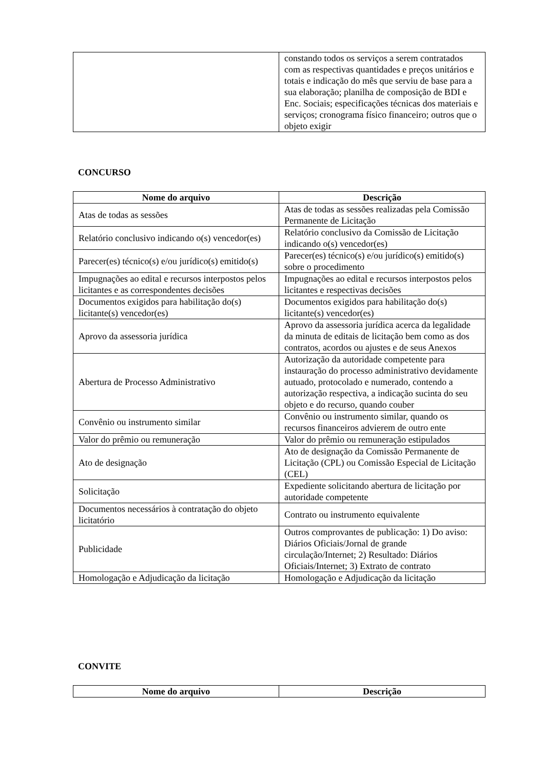| | constando todos os serviços a serem contratados com as respectivas quantidades e preços unitários e totais e indicação do mês que serviu de base para a sua elaboração; planilha de composição de BDI e Enc. Sociais; especificações técnicas dos materiais e serviços; cronograma físico financeiro; outros que o objeto exigir |
CONCURSO
| Nome do arquivo | Descrição |
| --- | --- |
| Atas de todas as sessões | Atas de todas as sessões realizadas pela Comissão Permanente de Licitação |
| Relatório conclusivo indicando o(s) vencedor(es) | Relatório conclusivo da Comissão de Licitação indicando o(s) vencedor(es) |
| Parecer(es) técnico(s) e/ou jurídico(s) emitido(s) | Parecer(es) técnico(s) e/ou jurídico(s) emitido(s) sobre o procedimento |
| Impugnações ao edital e recursos interpostos pelos licitantes e as correspondentes decisões | Impugnações ao edital e recursos interpostos pelos licitantes e respectivas decisões |
| Documentos exigidos para habilitação do(s) licitante(s) vencedor(es) | Documentos exigidos para habilitação do(s) licitante(s) vencedor(es) |
| Aprovo da assessoria jurídica | Aprovo da assessoria jurídica acerca da legalidade da minuta de editais de licitação bem como as dos contratos, acordos ou ajustes e de seus Anexos |
| Abertura de Processo Administrativo | Autorização da autoridade competente para instauração do processo administrativo devidamente autuado, protocolado e numerado, contendo a autorização respectiva, a indicação sucinta do seu objeto e do recurso, quando couber |
| Convênio ou instrumento similar | Convênio ou instrumento similar, quando os recursos financeiros advierem de outro ente |
| Valor do prêmio ou remuneração | Valor do prêmio ou remuneração estipulados |
| Ato de designação | Ato de designação da Comissão Permanente de Licitação (CPL) ou Comissão Especial de Licitação (CEL) |
| Solicitação | Expediente solicitando abertura de licitação por autoridade competente |
| Documentos necessários à contratação do objeto licitatório | Contrato ou instrumento equivalente |
| Publicidade | Outros comprovantes de publicação: 1) Do aviso: Diários Oficiais/Jornal de grande circulação/Internet; 2) Resultado: Diários Oficiais/Internet; 3) Extrato de contrato |
| Homologação e Adjudicação da licitação | Homologação e Adjudicação da licitação |
CONVITE
| Nome do arquivo | Descrição |
| --- | --- |